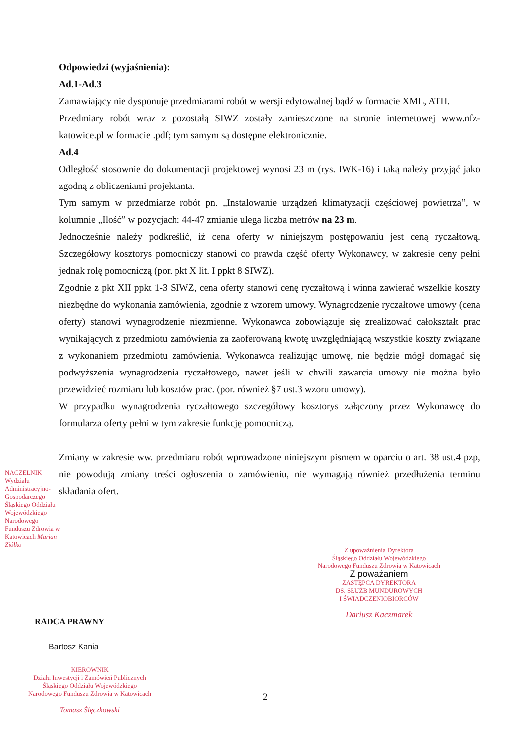Odpowiedzi (wyjaśnienia):
Ad.1-Ad.3
Zamawiający nie dysponuje przedmiarami robót w wersji edytowalnej bądź w formacie XML, ATH.
Przedmiary robót wraz z pozostałą SIWZ zostały zamieszczone na stronie internetowej www.nfz-katowice.pl w formacie .pdf; tym samym są dostępne elektronicznie.
Ad.4
Odległość stosownie do dokumentacji projektowej wynosi 23 m (rys. IWK-16) i taką należy przyjąć jako zgodną z obliczeniami projektanta.
Tym samym w przedmiarze robót pn. „Instalowanie urządzeń klimatyzacji częściowej powietrza”, w kolumnie „Ilość” w pozycjach: 44-47 zmianie ulega liczba metrów na 23 m.
Jednocześnie należy podkreślić, iż cena oferty w niniejszym postępowaniu jest ceną ryczałtową. Szczegółowy kosztorys pomocniczy stanowi co prawda część oferty Wykonawcy, w zakresie ceny pełni jednak rolę pomocniczą (por. pkt X lit. I ppkt 8 SIWZ).
Zgodnie z pkt XII ppkt 1-3 SIWZ, cena oferty stanowi cenę ryczałtową i winna zawierać wszelkie koszty niezbędne do wykonania zamówienia, zgodnie z wzorem umowy. Wynagrodzenie ryczałtowe umowy (cena oferty) stanowi wynagrodzenie niezmienne. Wykonawca zobowiązuje się zrealizować całokształt prac wynikających z przedmiotu zamówienia za zaoferowaną kwotę uwzględniającą wszystkie koszty związane z wykonaniem przedmiotu zamówienia. Wykonawca realizując umowę, nie będzie mógł domagać się podwyższenia wynagrodzenia ryczałtowego, nawet jeśli w chwili zawarcia umowy nie można było przewidzieć rozmiaru lub kosztów prac. (por. również §7 ust.3 wzoru umowy).
W przypadku wynagrodzenia ryczałtowego szczegółowy kosztorys załączony przez Wykonawcę do formularza oferty pełni w tym zakresie funkcję pomocniczą.
Zmiany w zakresie ww. przedmiaru robót wprowadzone niniejszym pismem w oparciu o art. 38 ust.4 pzp, nie powodują zmiany treści ogłoszenia o zamówieniu, nie wymagają również przedłużenia terminu składania ofert.
NACZELNIK Wydziału Administracyjno-Gospodarczego Śląskiego Oddziału Wojewódzkiego Narodowego Funduszu Zdrowia w Katowicach Marian Ziółko
Z upoważnienia Dyrektora
Śląskiego Oddziału Wojewódzkiego
Narodowego Funduszu Zdrowia w Katowicach
Z poważaniem
ZASTĘPCA DYREKTORA
DS. SŁUŻB MUNDUROWYCH
I ŚWIADCZENIOBIORCÓW
Dariusz Kaczmarek
RADCA PRAWNY
Bartosz Kania
KIEROWNIK
Działu Inwestycji i Zamówień Publicznych
Śląskiego Oddziału Wojewódzkiego
Narodowego Funduszu Zdrowia w Katowicach
Tomasz Ślęczkowski
2